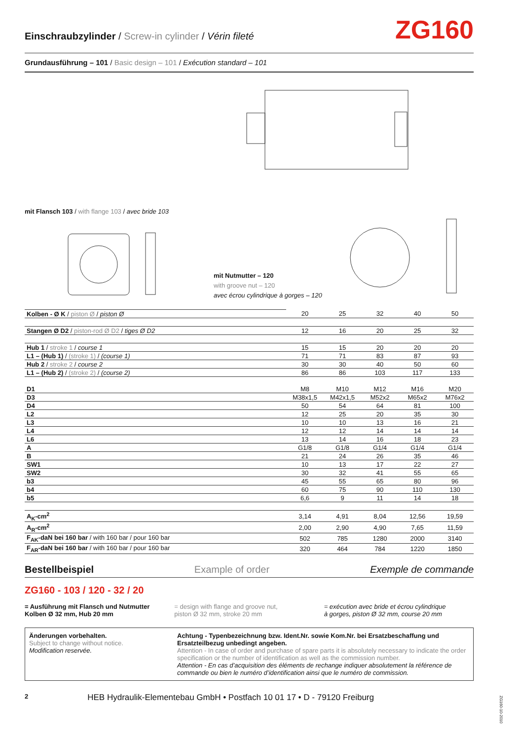Einschraubzylinder / Screw-in cylinder / Vérin fileté
ZG160
Grundausführung – 101 / Basic design – 101 / Exécution standard – 101
mit Flansch 103 / with flange 103 / avec bride 103
mit Nutmutter – 120
with groove nut – 120
avec écrou cylindrique à gorges – 120
| Kolben - Ø K / piston Ø / piston Ø | 20 | 25 | 32 | 40 | 50 |
| Stangen Ø D2 / piston-rod Ø D2 / tiges Ø D2 | 12 | 16 | 20 | 25 | 32 |
| Hub 1 / stroke 1 / course 1 | 15 | 15 | 20 | 20 | 20 |
| L1 – (Hub 1) / (stroke 1) / (course 1) | 71 | 71 | 83 | 87 | 93 |
| Hub 2 / stroke 2 / course 2 | 30 | 30 | 40 | 50 | 60 |
| L1 – (Hub 2) / (stroke 2) / (course 2) | 86 | 86 | 103 | 117 | 133 |
| D1 | M8 | M10 | M12 | M16 | M20 |
| D3 | M38x1,5 | M42x1,5 | M52x2 | M65x2 | M76x2 |
| D4 | 50 | 54 | 64 | 81 | 100 |
| L2 | 12 | 25 | 20 | 35 | 30 |
| L3 | 10 | 10 | 13 | 16 | 21 |
| L4 | 12 | 12 | 14 | 14 | 14 |
| L6 | 13 | 14 | 16 | 18 | 23 |
| A | G1/8 | G1/8 | G1/4 | G1/4 | G1/4 |
| B | 21 | 24 | 26 | 35 | 46 |
| SW1 | 10 | 13 | 17 | 22 | 27 |
| SW2 | 30 | 32 | 41 | 55 | 65 |
| b3 | 45 | 55 | 65 | 80 | 96 |
| b4 | 60 | 75 | 90 | 110 | 130 |
| b5 | 6,6 | 9 | 11 | 14 | 18 |
| A<sub>K</sub>-cm<sup>2</sup> | 3,14 | 4,91 | 8,04 | 12,56 | 19,59 |
| A<sub>R</sub>-cm<sup>2</sup> | 2,00 | 2,90 | 4,90 | 7,65 | 11,59 |
| F<sub>AK</sub>-daN bei 160 bar / with 160 bar / pour 160 bar | 502 | 785 | 1280 | 2000 | 3140 |
| F<sub>AR</sub>-daN bei 160 bar / with 160 bar / pour 160 bar | 320 | 464 | 784 | 1220 | 1850 |
Bestellbeispiel Example of order Exemple de commande
ZG160 - 103 / 120 - 32 / 20
= Ausführung mit Flansch und Nutmutter
Kolben Ø 32 mm, Hub 20 mm
= design with flange and groove nut,
piston Ø 32 mm, stroke 20 mm
= exécution avec bride et écrou cylindrique
à gorges, piston Ø 32 mm, course 20 mm
Änderungen vorbehalten.
Subject to change without notice.
Modification reservée.
Achtung - Typenbezeichnung bzw. Ident.Nr. sowie Kom.Nr. bei Ersatzbeschaffung und Ersatzteilbezug unbedingt angeben.
Attention - In case of order and purchase of spare parts it is absolutely necessary to indicate the order specification or the number of identification as well as the commission number.
Attention - En cas d’acquisition des éléments de rechange indiquer absolutement la référence de commande ou bien le numéro d’identification ainsi que le numéro de commission.
2 HEB Hydraulik-Elementebau GmbH • Postfach 10 01 17 • D - 79120 Freiburg
ZG160-10-2010